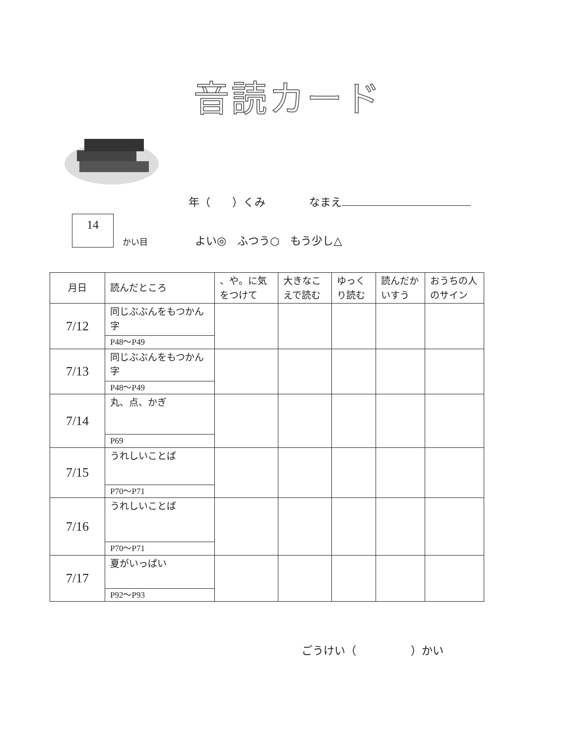音読カード
年（　　）くみ　　　　なまえ
14
かい目 よい◎　ふつう○　もう少し△
| 月日 | 読んだところ | 、や。に気をつけて | 大きなこえで読む | ゆっくり読む | 読んだかいすう | おうちの人のサイン |
| --- | --- | --- | --- | --- | --- | --- |
| 7/12 | 同じぶぶんをもつかん字 | | | | | |
| | P48～P49 | | | | | |
| 7/13 | 同じぶぶんをもつかん字 | | | | | |
| | P48～P49 | | | | | |
| 7/14 | 丸、点、かぎ | | | | | |
| | P69 | | | | | |
| 7/15 | うれしいことば | | | | | |
| | P70～P71 | | | | | |
| 7/16 | うれしいことば | | | | | |
| | P70～P71 | | | | | |
| 7/17 | 夏がいっぱい | | | | | |
| | P92～P93 | | | | | |
ごうけい（　　　　　）かい